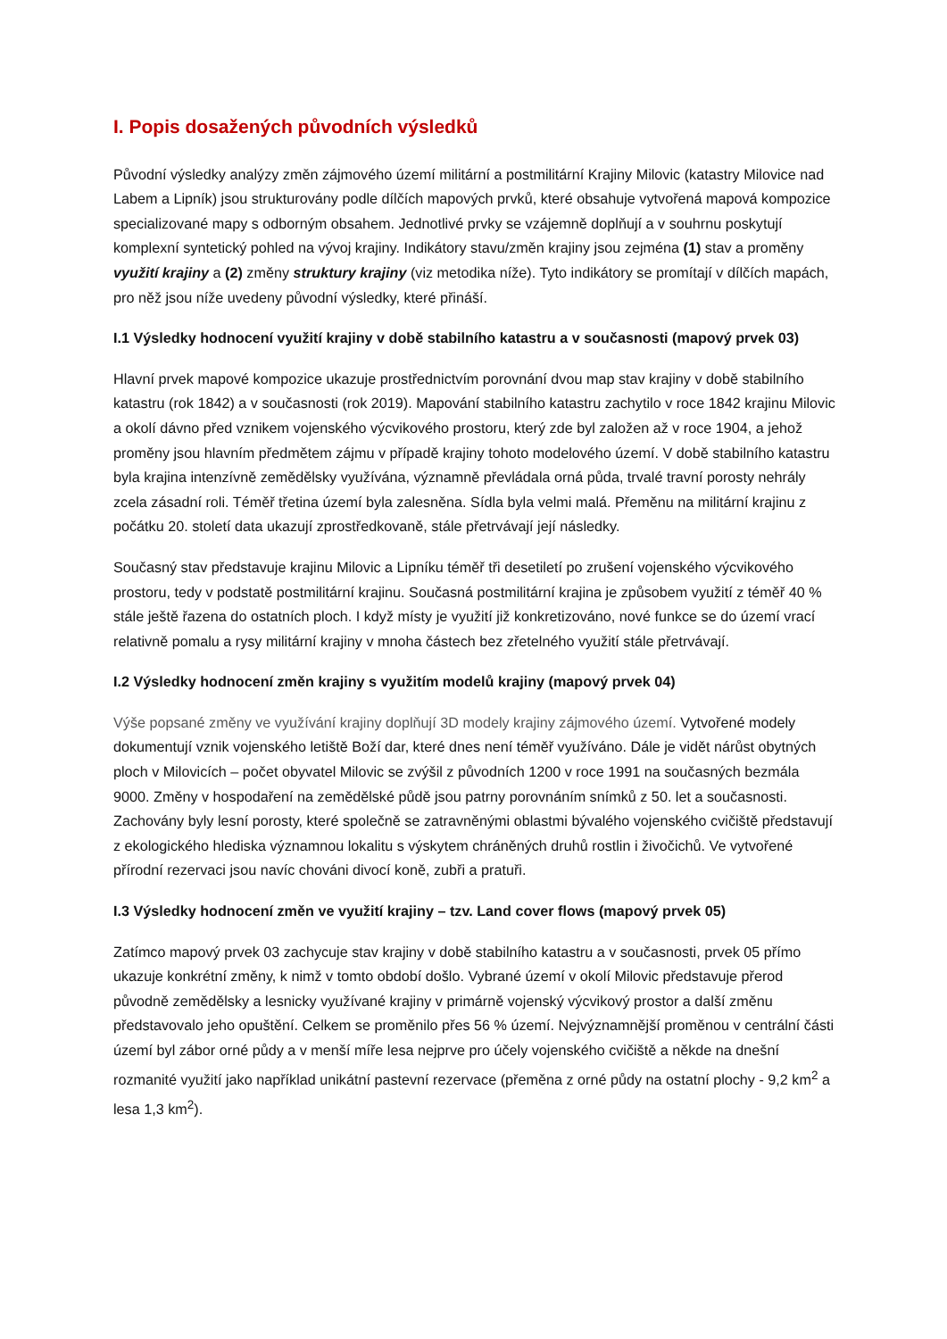I. Popis dosažených původních výsledků
Původní výsledky analýzy změn zájmového území militární a postmilitární Krajiny Milovic (katastry Milovice nad Labem a Lipník) jsou strukturovány podle dílčích mapových prvků, které obsahuje vytvořená mapová kompozice specializované mapy s odborným obsahem. Jednotlivé prvky se vzájemně doplňují a v souhrnu poskytují komplexní syntetický pohled na vývoj krajiny. Indikátory stavu/změn krajiny jsou zejména (1) stav a proměny využití krajiny a (2) změny struktury krajiny (viz metodika níže). Tyto indikátory se promítají v dílčích mapách, pro něž jsou níže uvedeny původní výsledky, které přináší.
I.1 Výsledky hodnocení využití krajiny v době stabilního katastru a v současnosti (mapový prvek 03)
Hlavní prvek mapové kompozice ukazuje prostřednictvím porovnání dvou map stav krajiny v době stabilního katastru (rok 1842) a v současnosti (rok 2019). Mapování stabilního katastru zachytilo v roce 1842 krajinu Milovic a okolí dávno před vznikem vojenského výcvikového prostoru, který zde byl založen až v roce 1904, a jehož proměny jsou hlavním předmětem zájmu v případě krajiny tohoto modelového území. V době stabilního katastru byla krajina intenzívně zemědělsky využívána, významně převládala orná půda, trvalé travní porosty nehrály zcela zásadní roli. Téměř třetina území byla zalesněna. Sídla byla velmi malá. Přeměnu na militární krajinu z počátku 20. století data ukazují zprostředkovaně, stále přetrvávají její následky.
Současný stav představuje krajinu Milovic a Lipníku téměř tři desetiletí po zrušení vojenského výcvikového prostoru, tedy v podstatě postmilitární krajinu. Současná postmilitární krajina je způsobem využití z téměř 40 % stále ještě řazena do ostatních ploch. I když místy je využití již konkretizováno, nové funkce se do území vrací relativně pomalu a rysy militární krajiny v mnoha částech bez zřetelného využití stále přetrvávají.
I.2 Výsledky hodnocení změn krajiny s využitím modelů krajiny (mapový prvek 04)
Výše popsané změny ve využívání krajiny doplňují 3D modely krajiny zájmového území. Vytvořené modely dokumentují vznik vojenského letiště Boží dar, které dnes není téměř využíváno. Dále je vidět nárůst obytných ploch v Milovicích – počet obyvatel Milovic se zvýšil z původních 1200 v roce 1991 na současných bezmála 9000. Změny v hospodaření na zemědělské půdě jsou patrny porovnáním snímků z 50. let a současnosti. Zachovány byly lesní porosty, které společně se zatravněnými oblastmi bývalého vojenského cvičiště představují z ekologického hlediska významnou lokalitu s výskytem chráněných druhů rostlin i živočichů. Ve vytvořené přírodní rezervaci jsou navíc chováni divocí koně, zubři a pratuři.
I.3 Výsledky hodnocení změn ve využití krajiny – tzv. Land cover flows (mapový prvek 05)
Zatímco mapový prvek 03 zachycuje stav krajiny v době stabilního katastru a v současnosti, prvek 05 přímo ukazuje konkrétní změny, k nimž v tomto období došlo. Vybrané území v okolí Milovic představuje přerod původně zemědělsky a lesnicky využívané krajiny v primárně vojenský výcvikový prostor a další změnu představovalo jeho opuštění. Celkem se proměnilo přes 56 % území. Nejvýznamnější proměnou v centrální části území byl zábor orné půdy a v menší míře lesa nejprve pro účely vojenského cvičiště a někde na dnešní rozmanité využití jako například unikátní pastevní rezervace (přeměna z orné půdy na ostatní plochy - 9,2 km<sup>2</sup> a lesa 1,3 km<sup>2</sup>).